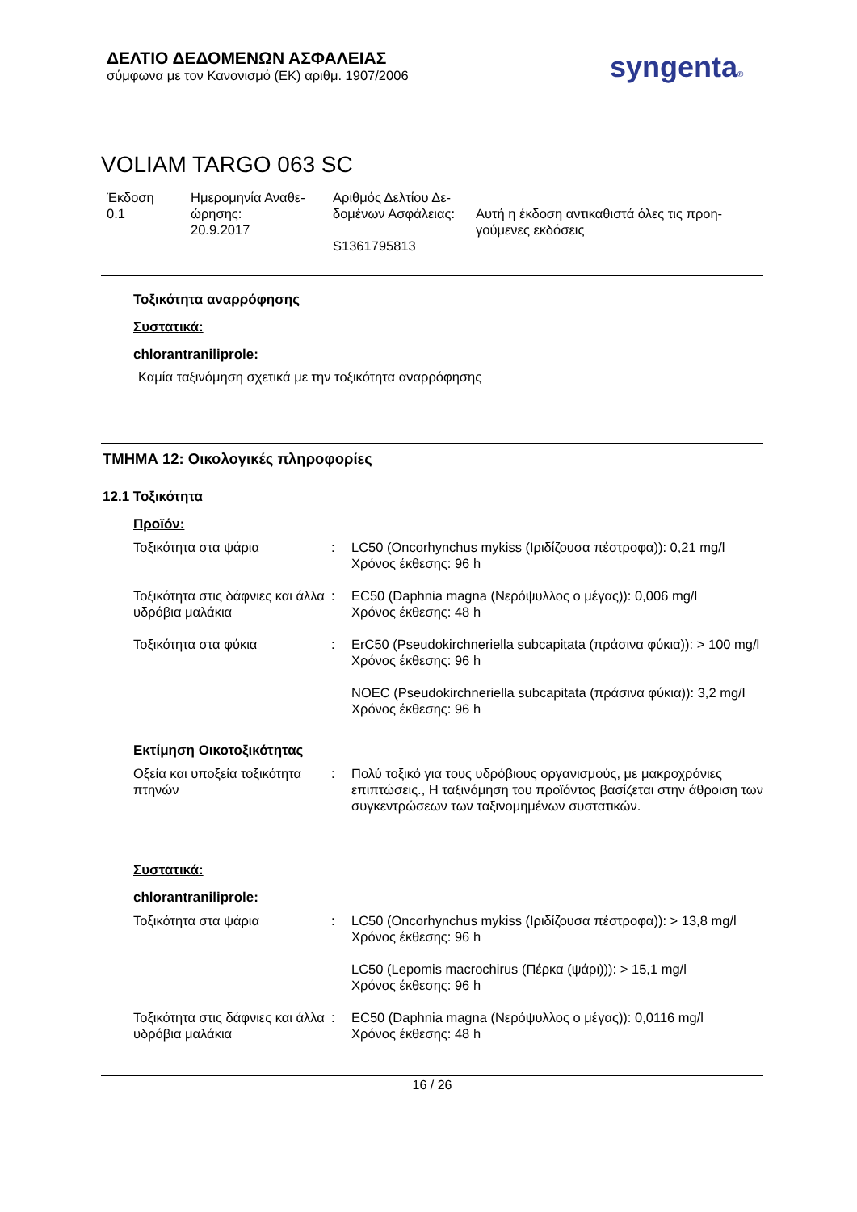ΔΕΛΤΙΟ ΔΕΔΟΜΕΝΩΝ ΑΣΦΑΛΕΙΑΣ
σύμφωνα με τον Κανονισμό (ΕΚ) αριθμ. 1907/2006
syngenta®
VOLIAM TARGO 063 SC
Έκδοση
0.1
Ημερομηνία Αναθε-
ώρησης:
20.9.2017
Αριθμός Δελτίου Δε-
δομένων Ασφάλειας:
S1361795813
Αυτή η έκδοση αντικαθιστά όλες τις προη-
γούμενες εκδόσεις
Τοξικότητα αναρρόφησης
Συστατικά:
chlorantraniliprole:
Καμία ταξινόμηση σχετικά με την τοξικότητα αναρρόφησης
ΤΜΗΜΑ 12: Οικολογικές πληροφορίες
12.1 Τοξικότητα
Προϊόν:
| Τοξικότητα στα ψάρια | : | LC50 (Oncorhynchus mykiss (Ιριδίζουσα πέστροφα)): 0,21 mg/l Χρόνος έκθεσης: 96 h |
| Τοξικότητα στις δάφνιες και άλλα υδρόβια μαλάκια | : | EC50 (Daphnia magna (Νερόψυλλος ο μέγας)): 0,006 mg/l Χρόνος έκθεσης: 48 h |
| Τοξικότητα στα φύκια | : | ErC50 (Pseudokirchneriella subcapitata (πράσινα φύκια)): > 100 mg/l Χρόνος έκθεσης: 96 h NOEC (Pseudokirchneriella subcapitata (πράσινα φύκια)): 3,2 mg/l Χρόνος έκθεσης: 96 h |
Εκτίμηση Οικοτοξικότητας
| Οξεία και υποξεία τοξικότητα πτηνών | : | Πολύ τοξικό για τους υδρόβιους οργανισμούς, με μακροχρόνιες επιπτώσεις., Η ταξινόμηση του προϊόντος βασίζεται στην άθροιση των συγκεντρώσεων των ταξινομημένων συστατικών. |
Συστατικά:
chlorantraniliprole:
| Τοξικότητα στα ψάρια | : | LC50 (Oncorhynchus mykiss (Ιριδίζουσα πέστροφα)): > 13,8 mg/l Χρόνος έκθεσης: 96 h LC50 (Lepomis macrochirus (Πέρκα (ψάρι))): > 15,1 mg/l Χρόνος έκθεσης: 96 h |
| Τοξικότητα στις δάφνιες και άλλα υδρόβια μαλάκια | : | EC50 (Daphnia magna (Νερόψυλλος ο μέγας)): 0,0116 mg/l Χρόνος έκθεσης: 48 h |
16 / 26